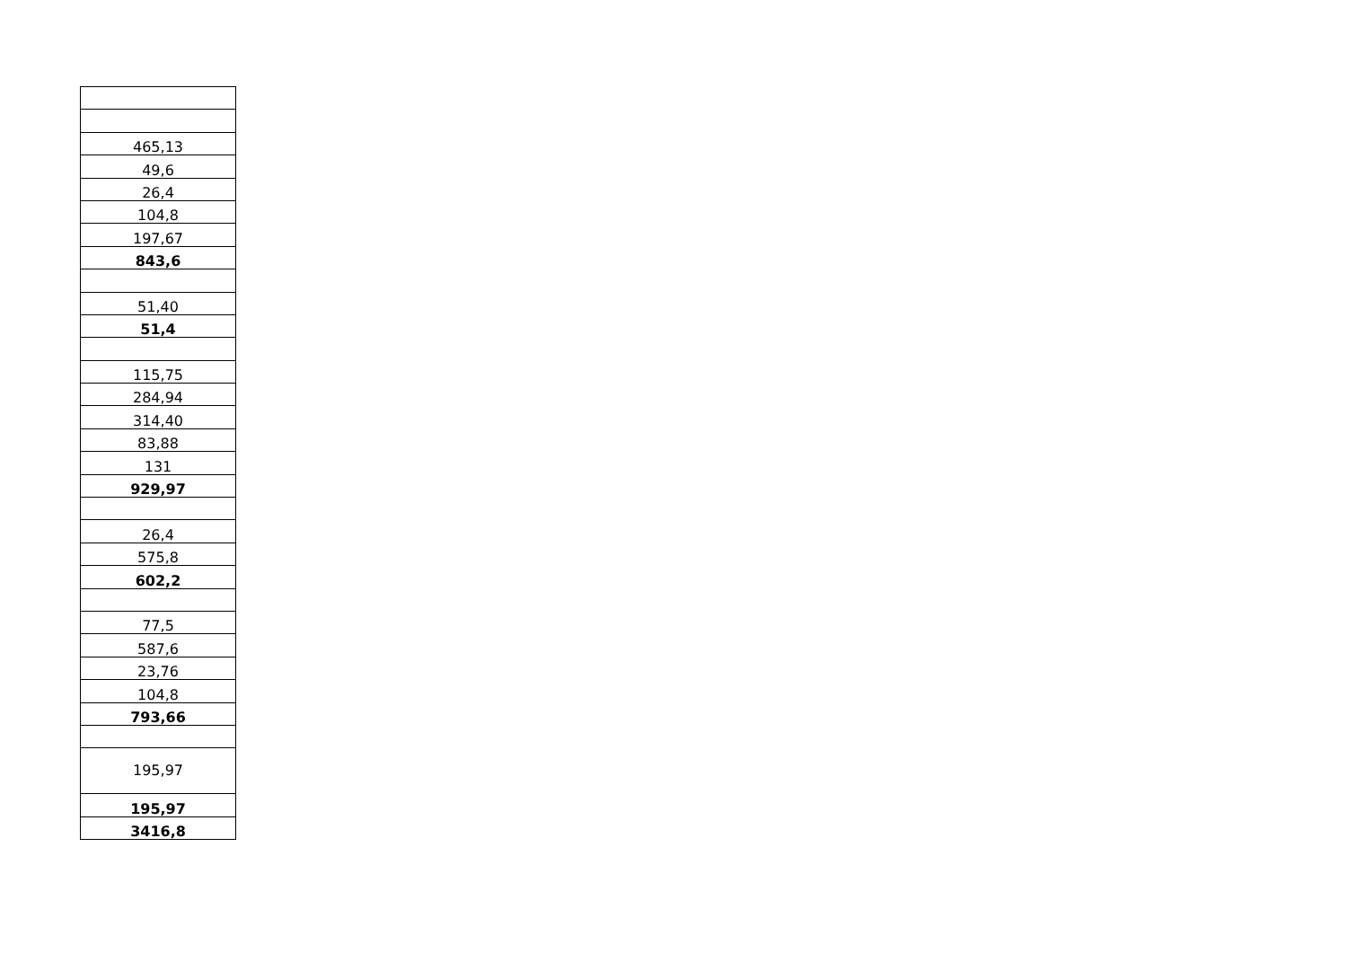| 465,13 |
| 49,6 |
| 26,4 |
| 104,8 |
| 197,67 |
| 843,6 |
| 51,40 |
| 51,4 |
| 115,75 |
| 284,94 |
| 314,40 |
| 83,88 |
| 131 |
| 929,97 |
| 26,4 |
| 575,8 |
| 602,2 |
| 77,5 |
| 587,6 |
| 23,76 |
| 104,8 |
| 793,66 |
| 195,97 |
| 195,97 |
| 3416,8 |